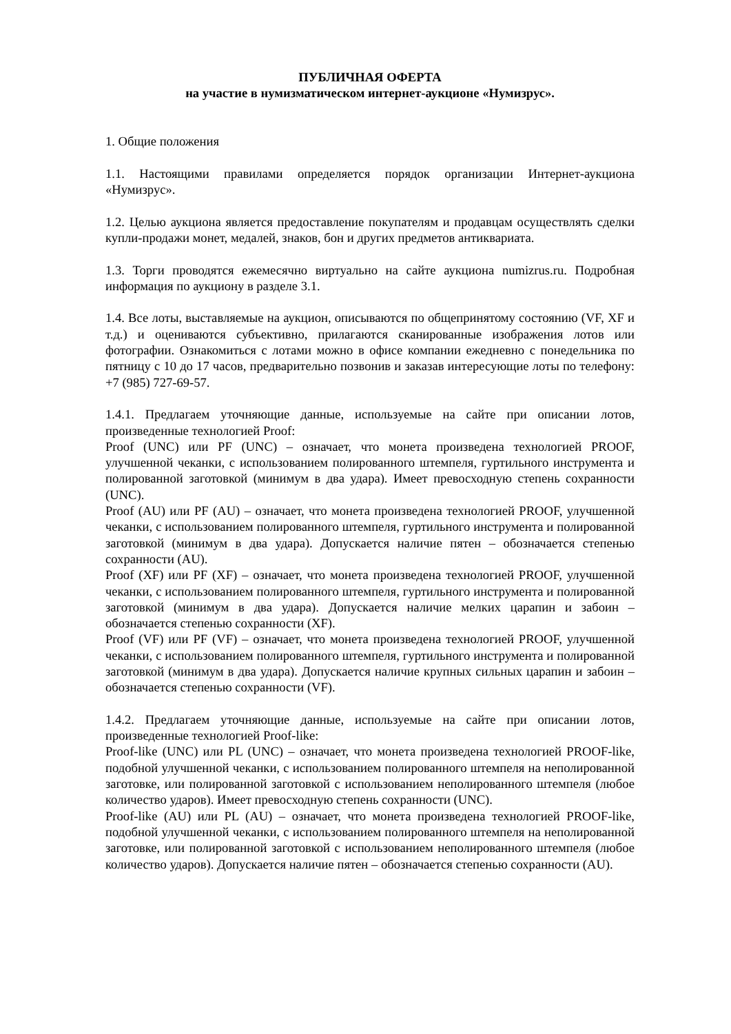ПУБЛИЧНАЯ ОФЕРТА
на участие в нумизматическом интернет-аукционе «Нумизрус».
1. Общие положения
1.1. Настоящими правилами определяется порядок организации Интернет-аукциона «Нумизрус».
1.2. Целью аукциона является предоставление покупателям и продавцам осуществлять сделки купли-продажи монет, медалей, знаков, бон и других предметов антиквариата.
1.3. Торги проводятся ежемесячно виртуально на сайте аукциона numizrus.ru. Подробная информация по аукциону в разделе 3.1.
1.4. Все лоты, выставляемые на аукцион, описываются по общепринятому состоянию (VF, XF и т.д.) и оцениваются субъективно, прилагаются сканированные изображения лотов или фотографии. Ознакомиться с лотами можно в офисе компании ежедневно с понедельника по пятницу с 10 до 17 часов, предварительно позвонив и заказав интересующие лоты по телефону: +7 (985) 727-69-57.
1.4.1. Предлагаем уточняющие данные, используемые на сайте при описании лотов, произведенные технологией Proof:
Proof (UNC) или PF (UNC) – означает, что монета произведена технологией PROOF, улучшенной чеканки, с использованием полированного штемпеля, гуртильного инструмента и полированной заготовкой (минимум в два удара). Имеет превосходную степень сохранности (UNC).
Proof (AU) или PF (AU) – означает, что монета произведена технологией PROOF, улучшенной чеканки, с использованием полированного штемпеля, гуртильного инструмента и полированной заготовкой (минимум в два удара). Допускается наличие пятен – обозначается степенью сохранности (AU).
Proof (XF) или PF (XF) – означает, что монета произведена технологией PROOF, улучшенной чеканки, с использованием полированного штемпеля, гуртильного инструмента и полированной заготовкой (минимум в два удара). Допускается наличие мелких царапин и забоин – обозначается степенью сохранности (XF).
Proof (VF) или PF (VF) – означает, что монета произведена технологией PROOF, улучшенной чеканки, с использованием полированного штемпеля, гуртильного инструмента и полированной заготовкой (минимум в два удара). Допускается наличие крупных сильных царапин и забоин – обозначается степенью сохранности (VF).
1.4.2. Предлагаем уточняющие данные, используемые на сайте при описании лотов, произведенные технологией Proof-like:
Proof-like (UNC) или PL (UNC) – означает, что монета произведена технологией PROOF-like, подобной улучшенной чеканки, с использованием полированного штемпеля на неполированной заготовке, или полированной заготовкой с использованием неполированного штемпеля (любое количество ударов). Имеет превосходную степень сохранности (UNC).
Proof-like (AU) или PL (AU) – означает, что монета произведена технологией PROOF-like, подобной улучшенной чеканки, с использованием полированного штемпеля на неполированной заготовке, или полированной заготовкой с использованием неполированного штемпеля (любое количество ударов). Допускается наличие пятен – обозначается степенью сохранности (AU).